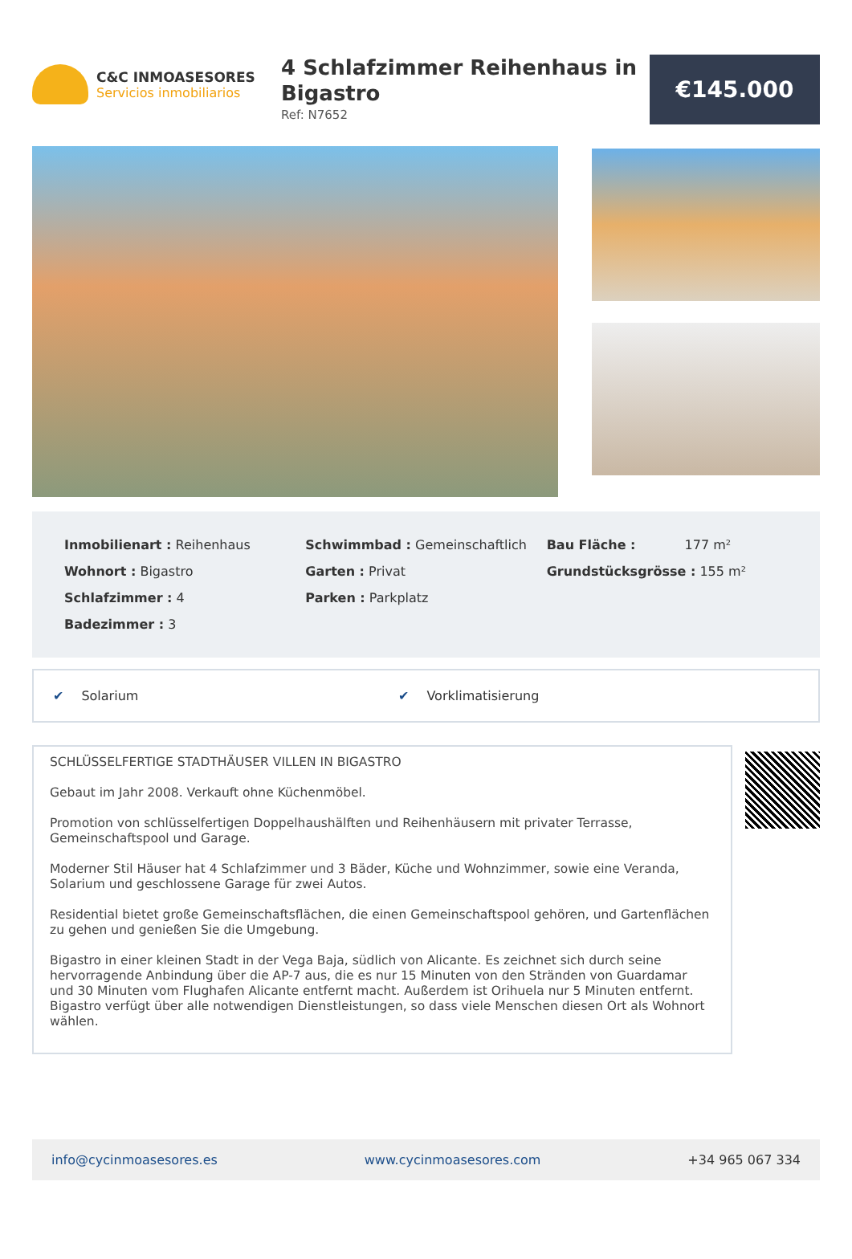C&C INMOASESORES
Servicios inmobiliarios
4 Schlafzimmer Reihenhaus in Bigastro
Ref: N7652
€145.000
Inmobilienart : Reihenhaus
Wohnort : Bigastro
Schlafzimmer : 4
Badezimmer : 3
Schwimmbad : Gemeinschaftlich
Garten : Privat
Parken : Parkplatz
Bau Fläche : 177 m²
Grundstücksgrösse : 155 m²
✔ Solarium ✔ Vorklimatisierung
SCHLÜSSELFERTIGE STADTHÄUSER VILLEN IN BIGASTRO
Gebaut im Jahr 2008. Verkauft ohne Küchenmöbel.
Promotion von schlüsselfertigen Doppelhaushälften und Reihenhäusern mit privater Terrasse, Gemeinschaftspool und Garage.
Moderner Stil Häuser hat 4 Schlafzimmer und 3 Bäder, Küche und Wohnzimmer, sowie eine Veranda, Solarium und geschlossene Garage für zwei Autos.
Residential bietet große Gemeinschaftsflächen, die einen Gemeinschaftspool gehören, und Gartenflächen zu gehen und genießen Sie die Umgebung.
Bigastro in einer kleinen Stadt in der Vega Baja, südlich von Alicante. Es zeichnet sich durch seine hervorragende Anbindung über die AP-7 aus, die es nur 15 Minuten von den Stränden von Guardamar und 30 Minuten vom Flughafen Alicante entfernt macht. Außerdem ist Orihuela nur 5 Minuten entfernt. Bigastro verfügt über alle notwendigen Dienstleistungen, so dass viele Menschen diesen Ort als Wohnort wählen.
info@cycinmoasesores.es www.cycinmoasesores.com +34 965 067 334